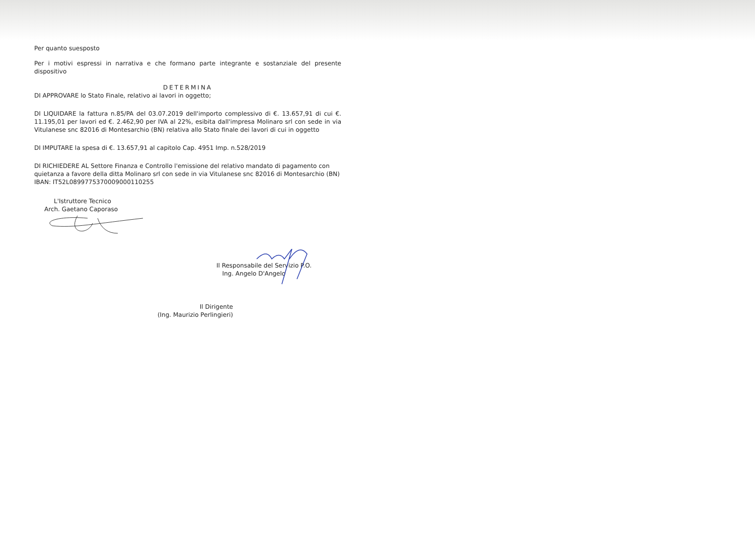Per quanto suesposto
Per i motivi espressi in narrativa e che formano parte integrante e sostanziale del presente dispositivo
DETERMINA
DI APPROVARE lo Stato Finale, relativo ai lavori in oggetto;
DI LIQUIDARE la fattura n.85/PA del 03.07.2019 dell'importo complessivo di €. 13.657,91 di cui €. 11.195,01 per lavori ed €. 2.462,90 per IVA al 22%, esibita dall'impresa Molinaro srl con sede in via Vitulanese snc 82016 di Montesarchio (BN) relativa allo Stato finale dei lavori di cui in oggetto
DI IMPUTARE la spesa di €. 13.657,91 al capitolo Cap. 4951 Imp. n.528/2019
DI RICHIEDERE AL Settore Finanza e Controllo l'emissione del relativo mandato di pagamento con quietanza a favore della ditta Molinaro srl con sede in via Vitulanese snc 82016 di Montesarchio (BN)
IBAN: IT52L0899775370009000110255
L'Istruttore Tecnico
Arch. Gaetano Caporaso
Il Responsabile del Servizio P.O.
Ing. Angelo D'Angelo
Il Dirigente
(Ing. Maurizio Perlingieri)